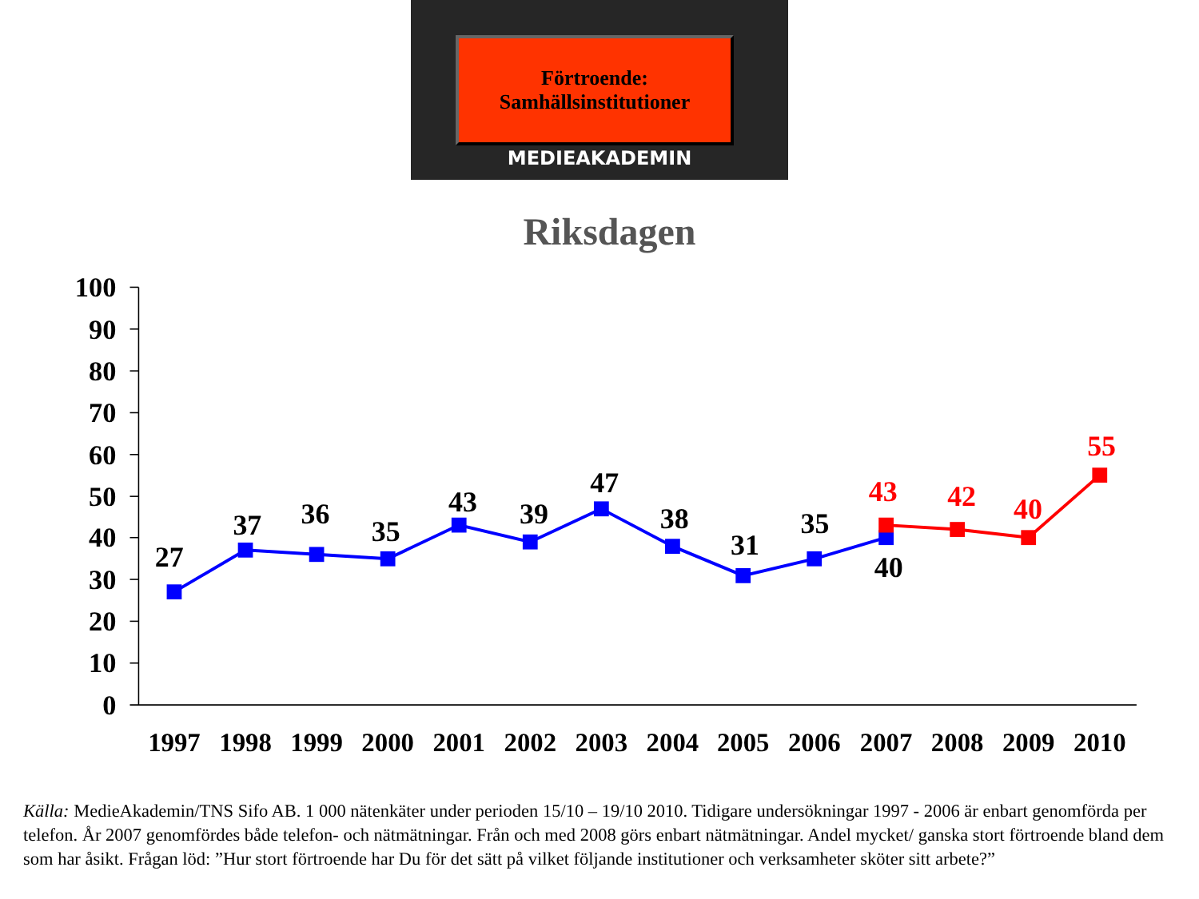Förtroende:
Samhällsinstitutioner
MEDIEAKADEMIN
Riksdagen
100
90
80
70
60
50
40
30
20
10
0
27
37
36
35
43
39
47
38
31
35
40
43
42
40
55
1997
1998
1999
2000
2001
2002
2003
2004
2005
2006
2007
2008
2009
2010
Källa: MedieAkademin/TNS Sifo AB. 1 000 nätenkäter under perioden 15/10 – 19/10 2010. Tidigare undersökningar 1997 - 2006 är enbart genomförda per telefon. År 2007 genomfördes både telefon- och nätmätningar. Från och med 2008 görs enbart nätmätningar. Andel mycket/ ganska stort förtroende bland dem som har åsikt. Frågan löd: ”Hur stort förtroende har Du för det sätt på vilket följande institutioner och verksamheter sköter sitt arbete?”